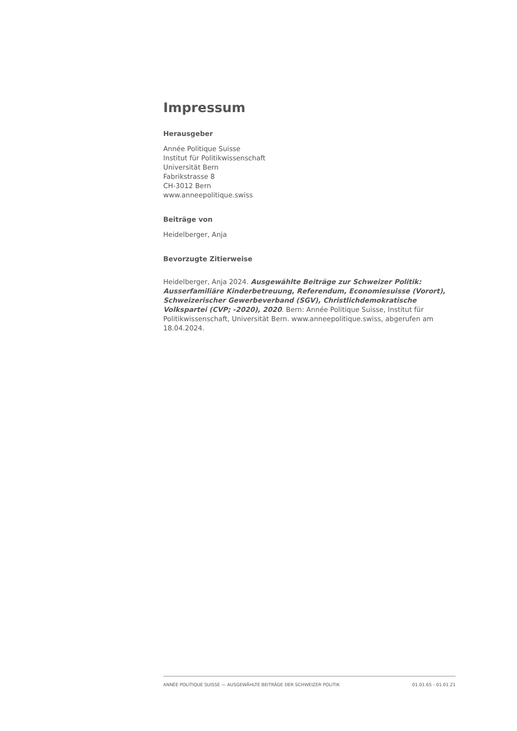Impressum
Herausgeber
Année Politique Suisse
Institut für Politikwissenschaft
Universität Bern
Fabrikstrasse 8
CH-3012 Bern
www.anneepolitique.swiss
Beiträge von
Heidelberger, Anja
Bevorzugte Zitierweise
Heidelberger, Anja 2024. Ausgewählte Beiträge zur Schweizer Politik: Ausserfamiliäre Kinderbetreuung, Referendum, Economiesuisse (Vorort), Schweizerischer Gewerbeverband (SGV), Christlichdemokratische Volkspartei (CVP; -2020), 2020. Bern: Année Politique Suisse, Institut für Politikwissenschaft, Universität Bern. www.anneepolitique.swiss, abgerufen am 18.04.2024.
ANNÉE POLITIQUE SUISSE — AUSGEWÄHLTE BEITRÄGE DER SCHWEIZER POLITIK 01.01.65 - 01.01.21